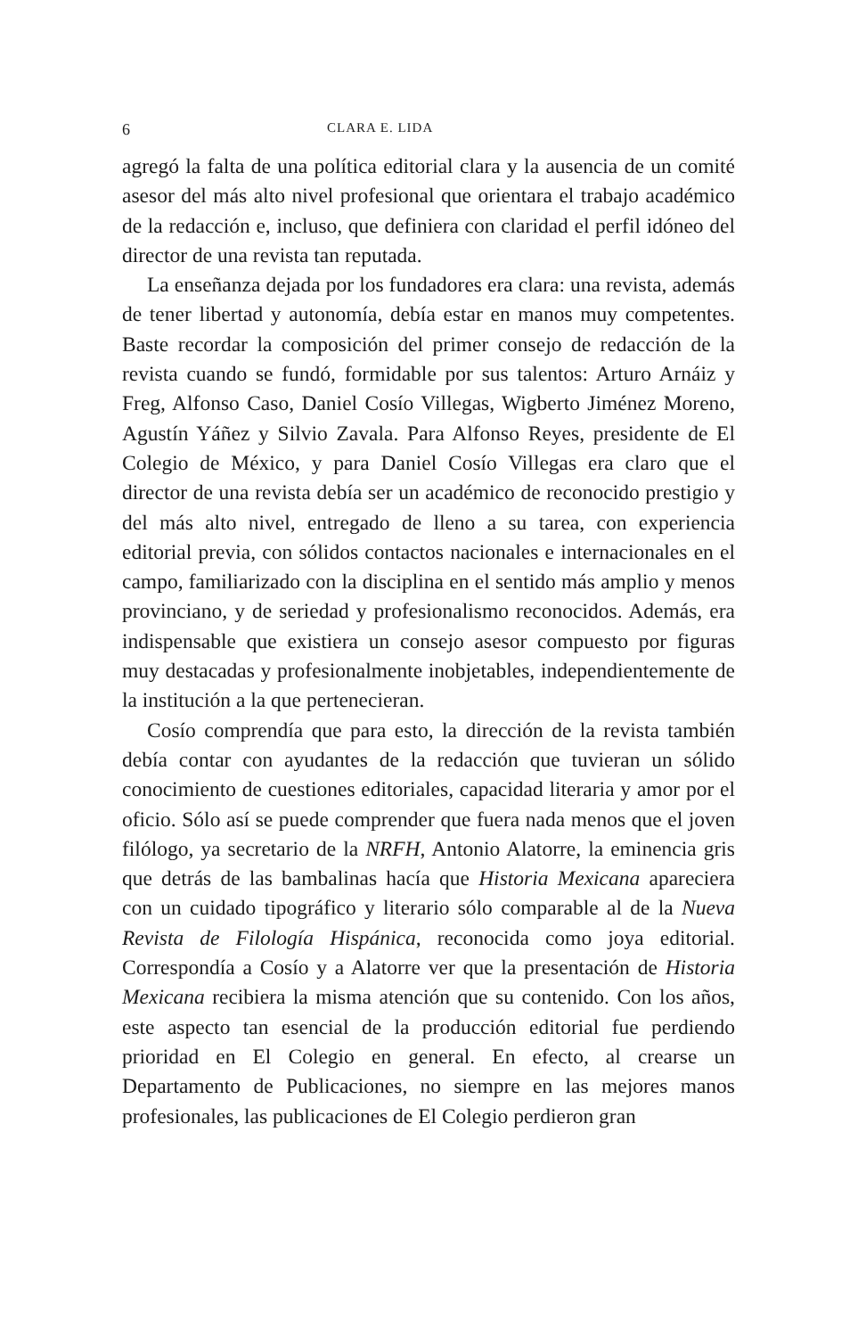6 CLARA E. LIDA
agregó la falta de una política editorial clara y la ausencia de un comité asesor del más alto nivel profesional que orientara el trabajo académico de la redacción e, incluso, que definiera con claridad el perfil idóneo del director de una revista tan reputada.
La enseñanza dejada por los fundadores era clara: una revista, además de tener libertad y autonomía, debía estar en manos muy competentes. Baste recordar la composición del primer consejo de redacción de la revista cuando se fundó, formidable por sus talentos: Arturo Arnáiz y Freg, Alfonso Caso, Daniel Cosío Villegas, Wigberto Jiménez Moreno, Agustín Yáñez y Silvio Zavala. Para Alfonso Reyes, presidente de El Colegio de México, y para Daniel Cosío Villegas era claro que el director de una revista debía ser un académico de reconocido prestigio y del más alto nivel, entregado de lleno a su tarea, con experiencia editorial previa, con sólidos contactos nacionales e internacionales en el campo, familiarizado con la disciplina en el sentido más amplio y menos provinciano, y de seriedad y profesionalismo reconocidos. Además, era indispensable que existiera un consejo asesor compuesto por figuras muy destacadas y profesionalmente inobjetables, independientemente de la institución a la que pertenecieran.
Cosío comprendía que para esto, la dirección de la revista también debía contar con ayudantes de la redacción que tuvieran un sólido conocimiento de cuestiones editoriales, capacidad literaria y amor por el oficio. Sólo así se puede comprender que fuera nada menos que el joven filólogo, ya secretario de la NRFH, Antonio Alatorre, la eminencia gris que detrás de las bambalinas hacía que Historia Mexicana apareciera con un cuidado tipográfico y literario sólo comparable al de la Nueva Revista de Filología Hispánica, reconocida como joya editorial. Correspondía a Cosío y a Alatorre ver que la presentación de Historia Mexicana recibiera la misma atención que su contenido. Con los años, este aspecto tan esencial de la producción editorial fue perdiendo prioridad en El Colegio en general. En efecto, al crearse un Departamento de Publicaciones, no siempre en las mejores manos profesionales, las publicaciones de El Colegio perdieron gran